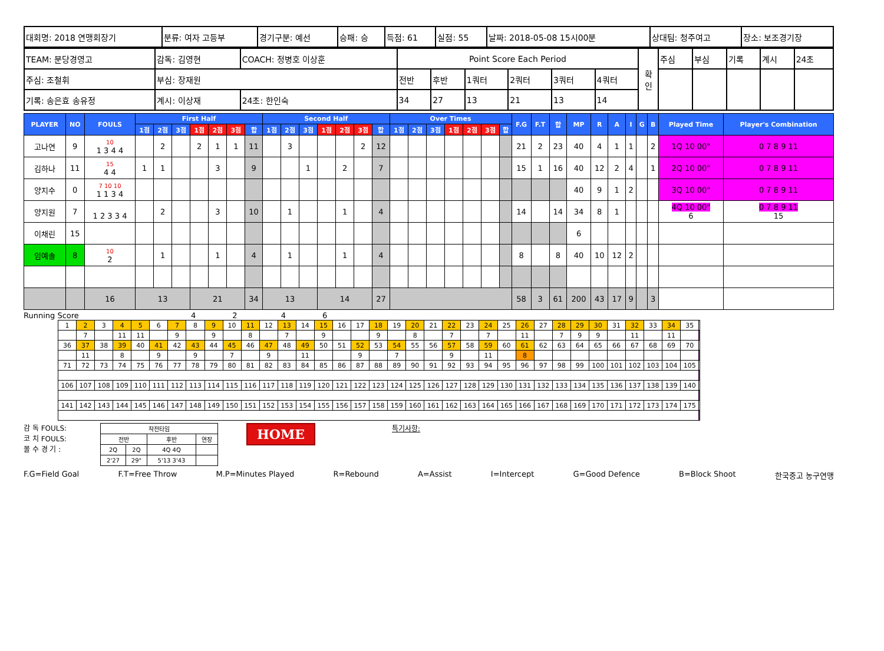| 대회명: 2018 연맹회장기 | 분류: 여자 고등부 | 경기구분: 예선 | 승패: 승 | 득점: 61 | 실점: 55 | 날짜: 2018-05-08 15시00분 | 상대팀: 청주여고 | 장소: 보조경기장 |
| TEAM: 분당경영고 | 감독: 김영현 | COACH: 정병호 이상훈 | Point Score Each Period | | | | | | 확 인 | 주심 | 부심 | 기록 | 계시 | 24초 |
| 주심: 조철휘 | 부심: 장재원 | | 전반 | 후반 | 1쿼터 | 2쿼터 | 3쿼터 | 4쿼터 | | | | | | |
| 기록: 송은효 송유정 | 계시: 이상재 | 24초: 한인숙 | 34 | 27 | 13 | 21 | 13 | 14 | | | | | | |
| PLAYER | NO | FOULS | First Half | | | | | | | Second Half | | | | | | | Over Times | | | | | | | F.G | F.T | 합 | MP | R | A | I | G | B | Played Time | Player's Combination |
| --- | --- | --- | --- | --- | --- | --- | --- | --- | --- | --- | --- | --- | --- | --- | --- | --- | --- | --- | --- | --- | --- | --- | --- | --- | --- | --- | --- | --- | --- | --- | --- | --- | --- | --- |
| | | | 1점 | 2점 | 3점 | 1점 | 2점 | 3점 | 합 | 1점 | 2점 | 3점 | 1점 | 2점 | 3점 | 합 | 1점 | 2점 | 3점 | 1점 | 2점 | 3점 | 합 | | | | | | | | | | | |
| 고나연 | 9 | 10 1 3 4 4 | | 2 | | 2 | 1 | 1 | 11 | | 3 | | | | 2 | 12 | | | | | | | | 21 | 2 | 23 | 40 | 4 | 1 | 1 | | 2 | 1Q 10 00" | 0 7 8 9 11 |
| 김하나 | 11 | 15 4 4 | 1 | 1 | | | 3 | | 9 | | | 1 | | 2 | | 7 | | | | | | | | 15 | 1 | 16 | 40 | 12 | 2 | 4 | | 1 | 2Q 10 00" | 0 7 8 9 11 |
| 양지수 | 0 | 7 10 10 1 1 3 4 | | | | | | | | | | | | | | | | | | | | | | | | | 40 | 9 | 1 | 2 | | | 3Q 10 00" | 0 7 8 9 11 |
| 양지원 | 7 | 1 2 3 3 4 | | 2 | | | 3 | | 10 | | 1 | | | 1 | | 4 | | | | | | | | 14 | | 14 | 34 | 8 | 1 | | | | 4Q 10 00" 6 | 0 7 8 9 11 15 |
| 이채린 | 15 | | | | | | | | | | | | | | | | | | | | | | | | | | 6 | | | | | | | |
| 임예솔 | 8 | 10 2 | | 1 | | | 1 | | 4 | | 1 | | | 1 | | 4 | | | | | | | | 8 | | 8 | 40 | 10 | 12 | 2 | | | | |
| | | 16 | 13 | | | 21 | | | 34 | 13 | | | 14 | | | 27 | | | | | | | | 58 | 3 | 61 | 200 | 43 | 17 | 9 | | 3 | | |
Running Score 4 2 4 6
| 1 | 2 | 3 | 4 | 5 | 6 | 7 | 8 | 9 | 10 | 11 | 12 | 13 | 14 | 15 | 16 | 17 | 18 | 19 | 20 | 21 | 22 | 23 | 24 | 25 | 26 | 27 | 28 | 29 | 30 | 31 | 32 | 33 | 34 | 35 | |
| | 7 | | 11 | 11 | | 9 | | 9 | | 8 | | 7 | | 9 | | | 9 | | 8 | | 7 | | 7 | | 11 | | 7 | 9 | 9 | | 11 | | 11 | | |
| 36 | 37 | 38 | 39 | 40 | 41 | 42 | 43 | 44 | 45 | 46 | 47 | 48 | 49 | 50 | 51 | 52 | 53 | 54 | 55 | 56 | 57 | 58 | 59 | 60 | 61 | 62 | 63 | 64 | 65 | 66 | 67 | 68 | 69 | 70 | |
| | 11 | | 8 | | 9 | | 9 | | 7 | | 9 | | 11 | | | 9 | | 7 | | | 9 | | 11 | | 8 | | | | | | | | | | |
| 71 | 72 | 73 | 74 | 75 | 76 | 77 | 78 | 79 | 80 | 81 | 82 | 83 | 84 | 85 | 86 | 87 | 88 | 89 | 90 | 91 | 92 | 93 | 94 | 95 | 96 | 97 | 98 | 99 | 100 | 101 | 102 | 103 | 104 | 105 | |
| 106 | 107 | 108 | 109 | 110 | 111 | 112 | 113 | 114 | 115 | 116 | 117 | 118 | 119 | 120 | 121 | 122 | 123 | 124 | 125 | 126 | 127 | 128 | 129 | 130 | 131 | 132 | 133 | 134 | 135 | 136 | 137 | 138 | 139 | 140 | |
| 141 | 142 | 143 | 144 | 145 | 146 | 147 | 148 | 149 | 150 | 151 | 152 | 153 | 154 | 155 | 156 | 157 | 158 | 159 | 160 | 161 | 162 | 163 | 164 | 165 | 166 | 167 | 168 | 169 | 170 | 171 | 172 | 173 | 174 | 175 | |
감 독 FOULS:
코 치 FOULS:
몰 수 경 기 :
| 작전타임 | | | |
| 전반 | | 후반 | 연장 |
| 2Q | 2Q | 4Q 4Q | |
| 2'27 | 29" | 5'13 3'43 | |
HOME
특기사항:
F.G=Field Goal F.T=Free Throw M.P=Minutes Played R=Rebound A=Assist I=Intercept G=Good Defence B=Block Shoot 한국중고 농구연맹